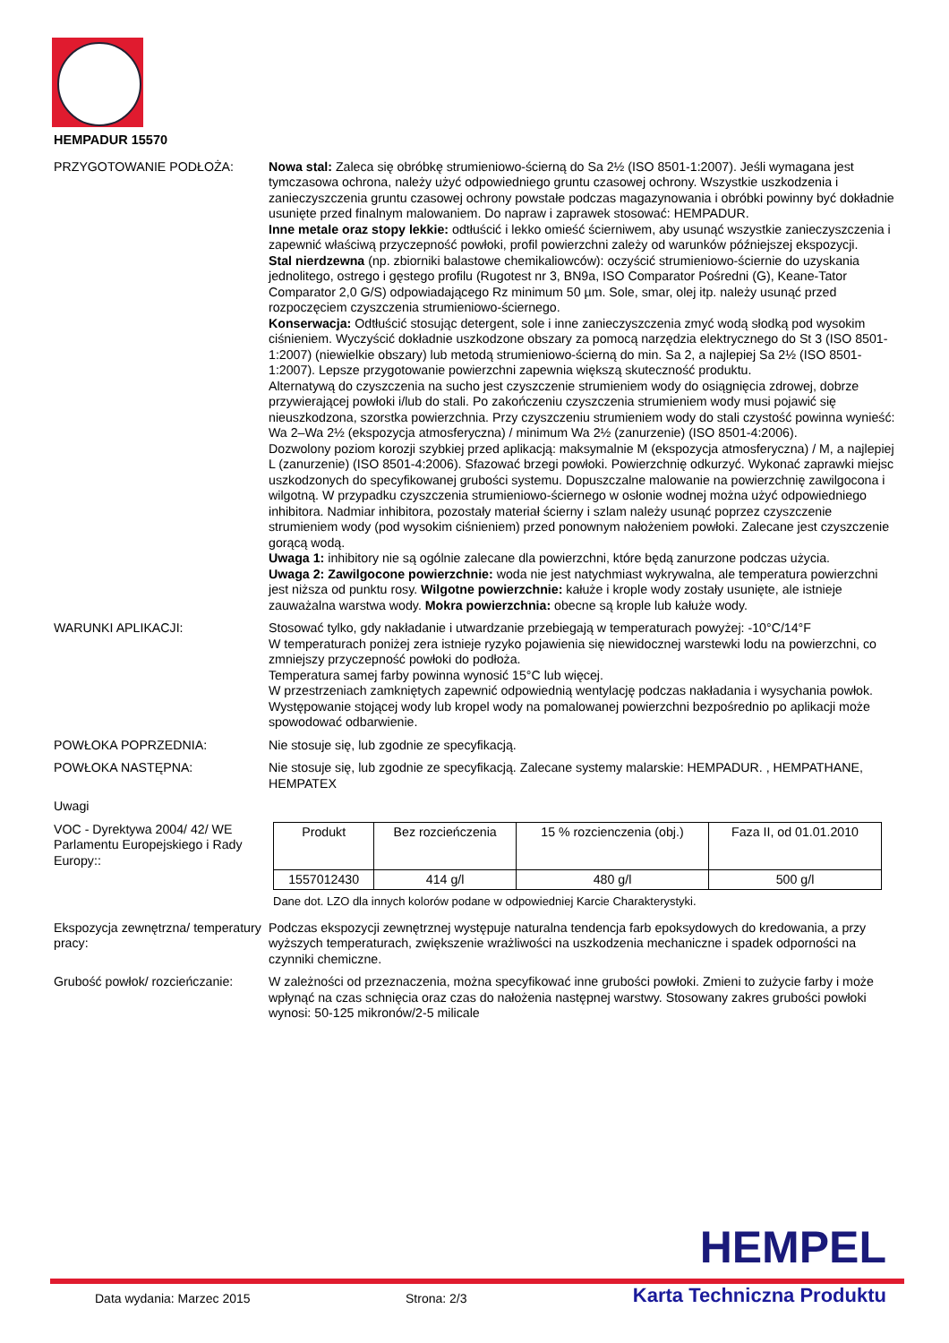HEMPADUR 15570
PRZYGOTOWANIE PODŁOŻA: Nowa stal: Zaleca się obróbkę strumieniowo-ścierną do Sa 2½ (ISO 8501-1:2007). Jeśli wymagana jest tymczasowa ochrona, należy użyć odpowiedniego gruntu czasowej ochrony. Wszystkie uszkodzenia i zanieczyszczenia gruntu czasowej ochrony powstałe podczas magazynowania i obróbki powinny być dokładnie usunięte przed finalnym malowaniem. Do napraw i zaprawek stosować: HEMPADUR.
Inne metale oraz stopy lekkie: odtłuścić i lekko omieść ścierniwem, aby usunąć wszystkie zanieczyszczenia i zapewnić właściwą przyczepność powłoki, profil powierzchni zależy od warunków późniejszej ekspozycji.
Stal nierdzewna (np. zbiorniki balastowe chemikaliowców): oczyścić strumieniowo-ściernie do uzyskania jednolitego, ostrego i gęstego profilu (Rugotest nr 3, BN9a, ISO Comparator Pośredni (G), Keane-Tator Comparator 2,0 G/S) odpowiadającego Rz minimum 50 µm. Sole, smar, olej itp. należy usunąć przed rozpoczęciem czyszczenia strumieniowo-ściernego.
Konserwacja: Odtłuścić stosując detergent, sole i inne zanieczyszczenia zmyć wodą słodką pod wysokim ciśnieniem. Wyczyścić dokładnie uszkodzone obszary za pomocą narzędzia elektrycznego do St 3 (ISO 8501-1:2007) (niewielkie obszary) lub metodą strumieniowo-ścierną do min. Sa 2, a najlepiej Sa 2½ (ISO 8501-1:2007). Lepsze przygotowanie powierzchni zapewnia większą skuteczność produktu.
Alternatywą do czyszczenia na sucho jest czyszczenie strumieniem wody do osiągnięcia zdrowej, dobrze przywierającej powłoki i/lub do stali. Po zakończeniu czyszczenia strumieniem wody musi pojawić się nieuszkodzona, szorstka powierzchnia. Przy czyszczeniu strumieniem wody do stali czystość powinna wynieść: Wa 2–Wa 2½ (ekspozycja atmosferyczna) / minimum Wa 2½ (zanurzenie) (ISO 8501-4:2006).
Dozwolony poziom korozji szybkiej przed aplikacją: maksymalnie M (ekspozycja atmosferyczna) / M, a najlepiej L (zanurzenie) (ISO 8501-4:2006). Sfazować brzegi powłoki. Powierzchnię odkurzyć. Wykonać zaprawki miejsc uszkodzonych do specyfikowanej grubości systemu. Dopuszczalne malowanie na powierzchnię zawilgocona i wilgotną. W przypadku czyszczenia strumieniowo-ściernego w osłonie wodnej można użyć odpowiedniego inhibitora. Nadmiar inhibitora, pozostały materiał ścierny i szlam należy usunąć poprzez czyszczenie strumieniem wody (pod wysokim ciśnieniem) przed ponownym nałożeniem powłoki. Zalecane jest czyszczenie gorącą wodą.
Uwaga 1: inhibitory nie są ogólnie zalecane dla powierzchni, które będą zanurzone podczas użycia.
Uwaga 2: Zawilgocone powierzchnie: woda nie jest natychmiast wykrywalna, ale temperatura powierzchni jest niższa od punktu rosy. Wilgotne powierzchnie: kałuże i krople wody zostały usunięte, ale istnieje zauważalna warstwa wody. Mokra powierzchnia: obecne są krople lub kałuże wody.
WARUNKI APLIKACJI: Stosować tylko, gdy nakładanie i utwardzanie przebiegają w temperaturach powyżej: -10°C/14°F
W temperaturach poniżej zera istnieje ryzyko pojawienia się niewidocznej warstewki lodu na powierzchni, co zmniejszy przyczepność powłoki do podłoża.
Temperatura samej farby powinna wynosić 15°C lub więcej.
W przestrzeniach zamkniętych zapewnić odpowiednią wentylację podczas nakładania i wysychania powłok.
Występowanie stojącej wody lub kropel wody na pomalowanej powierzchni bezpośrednio po aplikacji może spowodować odbarwienie.
POWŁOKA POPRZEDNIA: Nie stosuje się, lub zgodnie ze specyfikacją.
POWŁOKA NASTĘPNA: Nie stosuje się, lub zgodnie ze specyfikacją. Zalecane systemy malarskie: HEMPADUR. , HEMPATHANE, HEMPATEX
Uwagi
VOC - Dyrektywa 2004/ 42/ WE Parlamentu Europejskiego i Rady Europy::
| Produkt | Bez rozcieńczenia | 15 % rozcienczenia (obj.) | Faza II, od 01.01.2010 |
| 1557012430 | 414 g/l | 480 g/l | 500 g/l |
Dane dot. LZO dla innych kolorów podane w odpowiedniej Karcie Charakterystyki.
Ekspozycja zewnętrzna/ temperatury pracy:
Podczas ekspozycji zewnętrznej występuje naturalna tendencja farb epoksydowych do kredowania, a przy wyższych temperaturach, zwiększenie wrażliwości na uszkodzenia mechaniczne i spadek odporności na czynniki chemiczne.
Grubość powłok/ rozcieńczanie:
W zależności od przeznaczenia, można specyfikować inne grubości powłoki. Zmieni to zużycie farby i może wpłynąć na czas schnięcia oraz czas do nałożenia następnej warstwy. Stosowany zakres grubości powłoki wynosi: 50-125 mikronów/2-5 milicale
HEMPEL
Data wydania: Marzec 2015 Strona: 2/3 Karta Techniczna Produktu